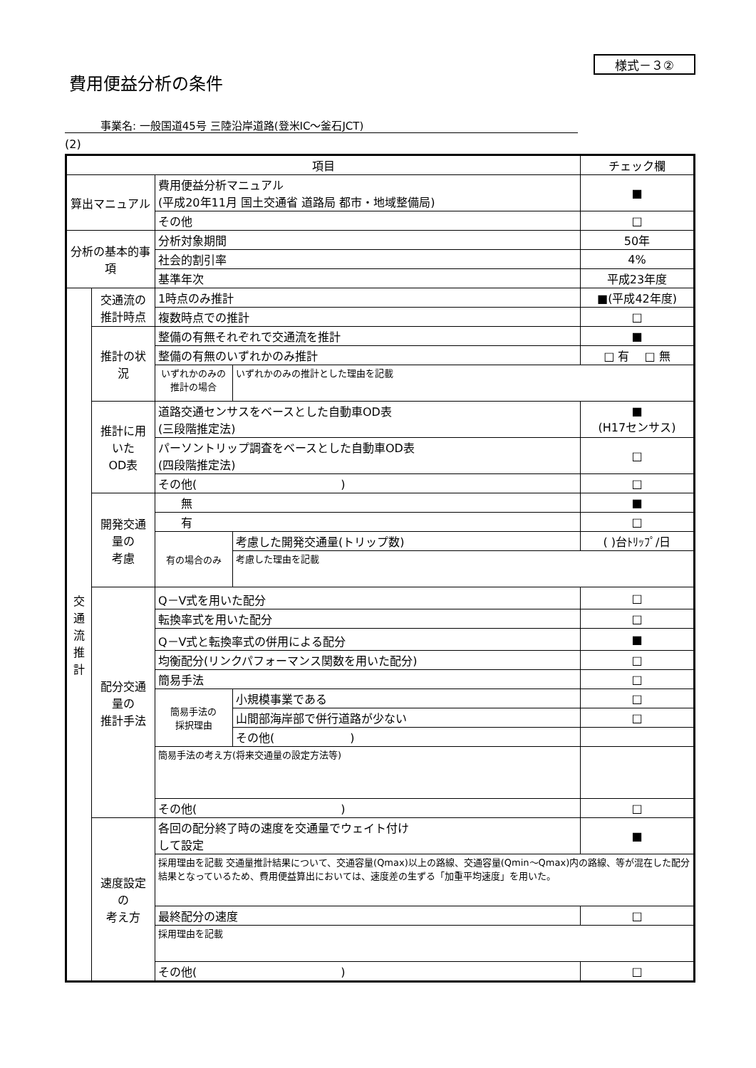様式－３②
費用便益分析の条件
事業名: 一般国道45号 三陸沿岸道路(登米IC～釜石JCT)
(2)
| 項目 | | | | チェック欄 |
| --- | --- | --- | --- | --- |
| 算出マニュアル | | 費用便益分析マニュアル (平成20年11月 国土交通省 道路局 都市・地域整備局) | | ■ |
| | | その他 | | □ |
| 分析の基本的事項 | | 分析対象期間 | | 50年 |
| | | 社会的割引率 | | 4% |
| | | 基準年次 | | 平成23年度 |
| 交 通 流 推 計 | 交通流の 推計時点 | 1時点のみ推計 | | ■(平成42年度) |
| | | 複数時点での推計 | | □ |
| | 推計の状況 | 整備の有無それぞれで交通流を推計 | | ■ |
| | | 整備の有無のいずれかのみ推計 | | □ 有 □ 無 |
| | | いずれかのみの推計の場合 | いずれかのみの推計とした理由を記載 | |
| | 推計に用いた OD表 | 道路交通センサスをベースとした自動車OD表 (三段階推定法) | | ■ (H17センサス) |
| | | パーソントリップ調査をベースとした自動車OD表 (四段階推定法) | | □ |
| | | その他( ) | | □ |
| | 開発交通量の 考慮 | 無 | | ■ |
| | | 有 | | □ |
| | | 有の場合のみ | 考慮した開発交通量(トリップ数) | ( )台ﾄﾘｯﾌﾟ/日 |
| | | | 考慮した理由を記載 | |
| | 配分交通量の 推計手法 | Q－V式を用いた配分 | | □ |
| | | 転換率式を用いた配分 | | □ |
| | | Q－V式と転換率式の併用による配分 | | ■ |
| | | 均衡配分(リンクパフォーマンス関数を用いた配分) | | □ |
| | | 簡易手法 | | □ |
| | | 簡易手法の 採択理由 | 小規模事業である | □ |
| | | | 山間部海岸部で併行道路が少ない | □ |
| | | | その他( ) | |
| | | 簡易手法の考え方(将来交通量の設定方法等) | | |
| | | その他( ) | | □ |
| | 速度設定の 考え方 | 各回の配分終了時の速度を交通量でウェイト付け して設定 | | ■ |
| | | 採用理由を記載 交通量推計結果について、交通容量(Qmax)以上の路線、交通容量(Qmin～Qmax)内の路線、等が混在した配分結果となっているため、費用便益算出においては、速度差の生ずる「加重平均速度」を用いた。 | | |
| | | 最終配分の速度 | | □ |
| | | 採用理由を記載 | | |
| | | その他( ) | | □ |